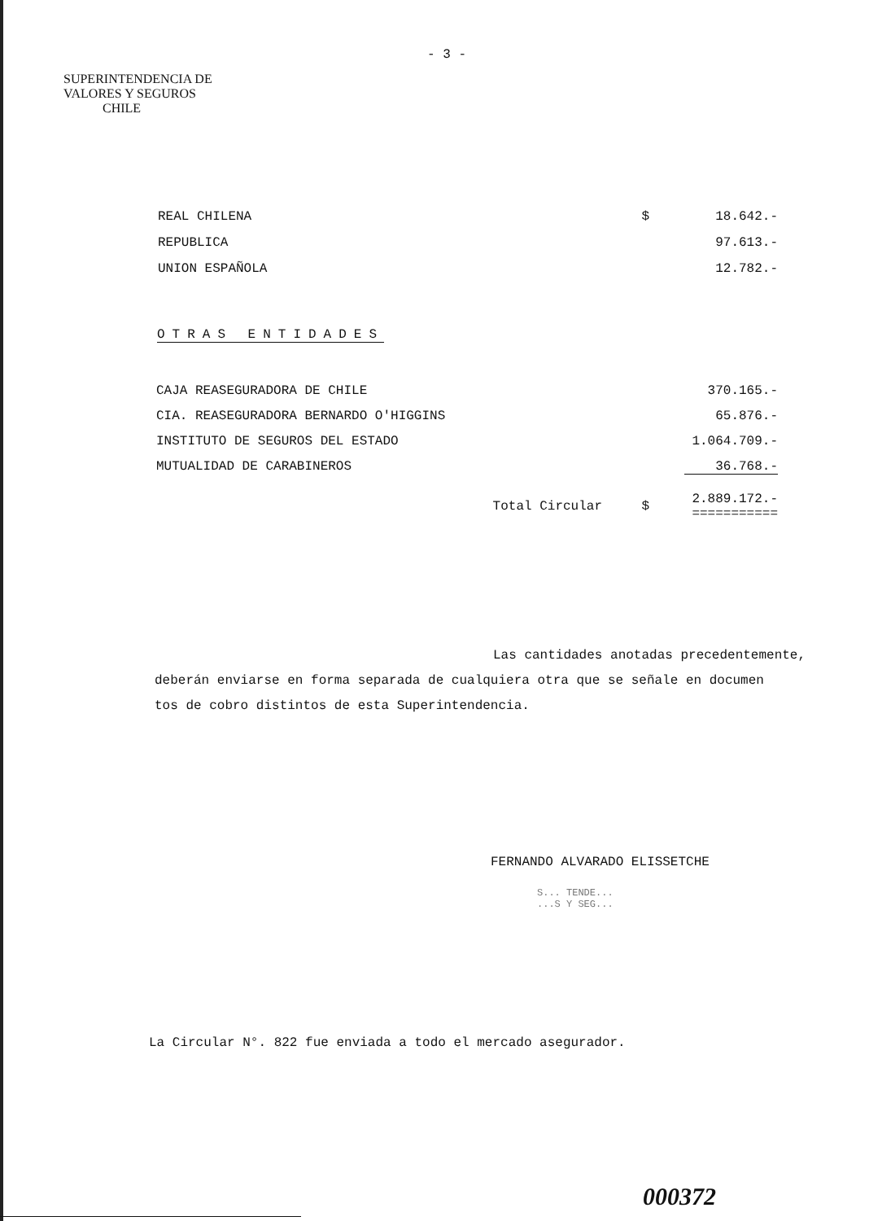- 3 -
SUPERINTENDENCIA DE
VALORES Y SEGUROS
CHILE
| REAL CHILENA | $ | 18.642.- |
| REPUBLICA | | 97.613.- |
| UNION ESPAÑOLA | | 12.782.- |
OTRAS ENTIDADES
| CAJA REASEGURADORA DE CHILE | | 370.165.- |
| CIA. REASEGURADORA BERNARDO O'HIGGINS | | 65.876.- |
| INSTITUTO DE SEGUROS DEL ESTADO | | 1.064.709.- |
| MUTUALIDAD DE CARABINEROS | | 36.768.- |
| Total Circular | $ | 2.889.172.- =========== |
Las cantidades anotadas precedentemente,
deberán enviarse en forma separada de cualquiera otra que se señale en documen
tos de cobro distintos de esta Superintendencia.
FERNANDO ALVARADO ELISSETCHE
S... TENDE...
...S Y SEG...
La Circular N°. 822 fue enviada a todo el mercado asegurador.
000372